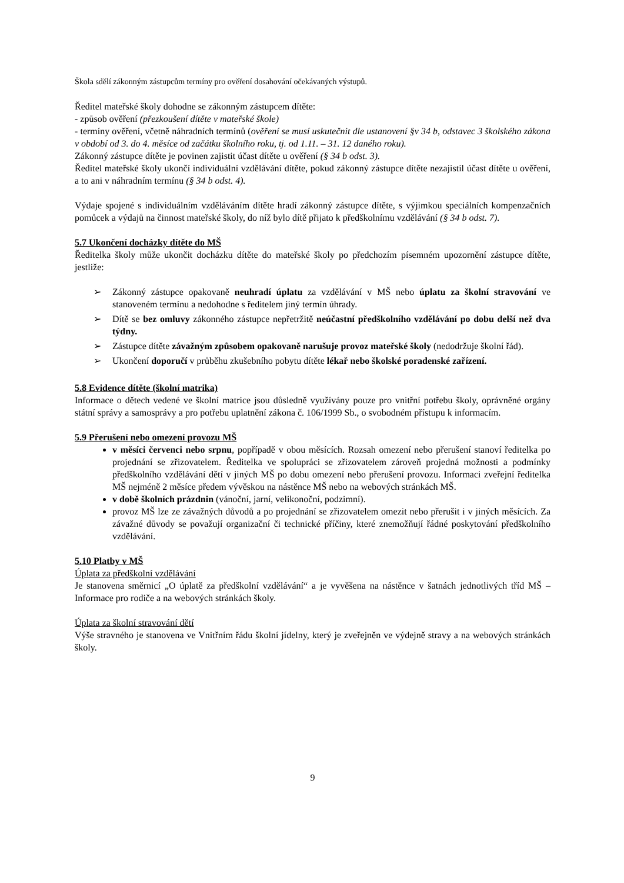Škola sdělí zákonným zástupcům termíny pro ověření dosahování očekávaných výstupů.
Ředitel mateřské školy dohodne se zákonným zástupcem dítěte:
- způsob ověření (přezkoušení dítěte v mateřské škole)
- termíny ověření, včetně náhradních termínů (ověření se musí uskutečnit dle ustanovení §v 34 b, odstavec 3 školského zákona v období od 3. do 4. měsíce od začátku školního roku, tj. od 1.11. – 31. 12 daného roku).
Zákonný zástupce dítěte je povinen zajistit účast dítěte u ověření (§ 34 b odst. 3).
Ředitel mateřské školy ukončí individuální vzdělávání dítěte, pokud zákonný zástupce dítěte nezajistil účast dítěte u ověření, a to ani v náhradním termínu (§ 34 b odst. 4).
Výdaje spojené s individuálním vzděláváním dítěte hradí zákonný zástupce dítěte, s výjimkou speciálních kompenzačních pomůcek a výdajů na činnost mateřské školy, do níž bylo dítě přijato k předškolnímu vzdělávání (§ 34 b odst. 7).
5.7 Ukončení docházky dítěte do MŠ
Ředitelka školy může ukončit docházku dítěte do mateřské školy po předchozím písemném upozornění zástupce dítěte, jestliže:
➢ Zákonný zástupce opakovaně neuhradí úplatu za vzdělávání v MŠ nebo úplatu za školní stravování ve stanoveném termínu a nedohodne s ředitelem jiný termín úhrady.
➢ Dítě se bez omluvy zákonného zástupce nepřetržitě neúčastní předškolního vzdělávání po dobu delší než dva týdny.
➢ Zástupce dítěte závažným způsobem opakovaně narušuje provoz mateřské školy (nedodržuje školní řád).
➢ Ukončení doporučí v průběhu zkušebního pobytu dítěte lékař nebo školské poradenské zařízení.
5.8 Evidence dítěte (školní matrika)
Informace o dětech vedené ve školní matrice jsou důsledně využívány pouze pro vnitřní potřebu školy, oprávněné orgány státní správy a samosprávy a pro potřebu uplatnění zákona č. 106/1999 Sb., o svobodném přístupu k informacím.
5.9 Přerušení nebo omezení provozu MŠ
v měsíci červenci nebo srpnu, popřípadě v obou měsících. Rozsah omezení nebo přerušení stanoví ředitelka po projednání se zřizovatelem. Ředitelka ve spolupráci se zřizovatelem zároveň projedná možnosti a podmínky předškolního vzdělávání dětí v jiných MŠ po dobu omezení nebo přerušení provozu. Informaci zveřejní ředitelka MŠ nejméně 2 měsíce předem vývěskou na nástěnce MŠ nebo na webových stránkách MŠ.
v době školních prázdnin (vánoční, jarní, velikonoční, podzimní).
provoz MŠ lze ze závažných důvodů a po projednání se zřizovatelem omezit nebo přerušit i v jiných měsících. Za závažné důvody se považují organizační či technické příčiny, které znemožňují řádné poskytování předškolního vzdělávání.
5.10 Platby v MŠ
Úplata za předškolní vzdělávání
Je stanovena směrnicí „O úplatě za předškolní vzdělávání“ a je vyvěšena na nástěnce v šatnách jednotlivých tříd MŠ – Informace pro rodiče a na webových stránkách školy.
Úplata za školní stravování dětí
Výše stravného je stanovena ve Vnitřním řádu školní jídelny, který je zveřejněn ve výdejně stravy a na webových stránkách školy.
9